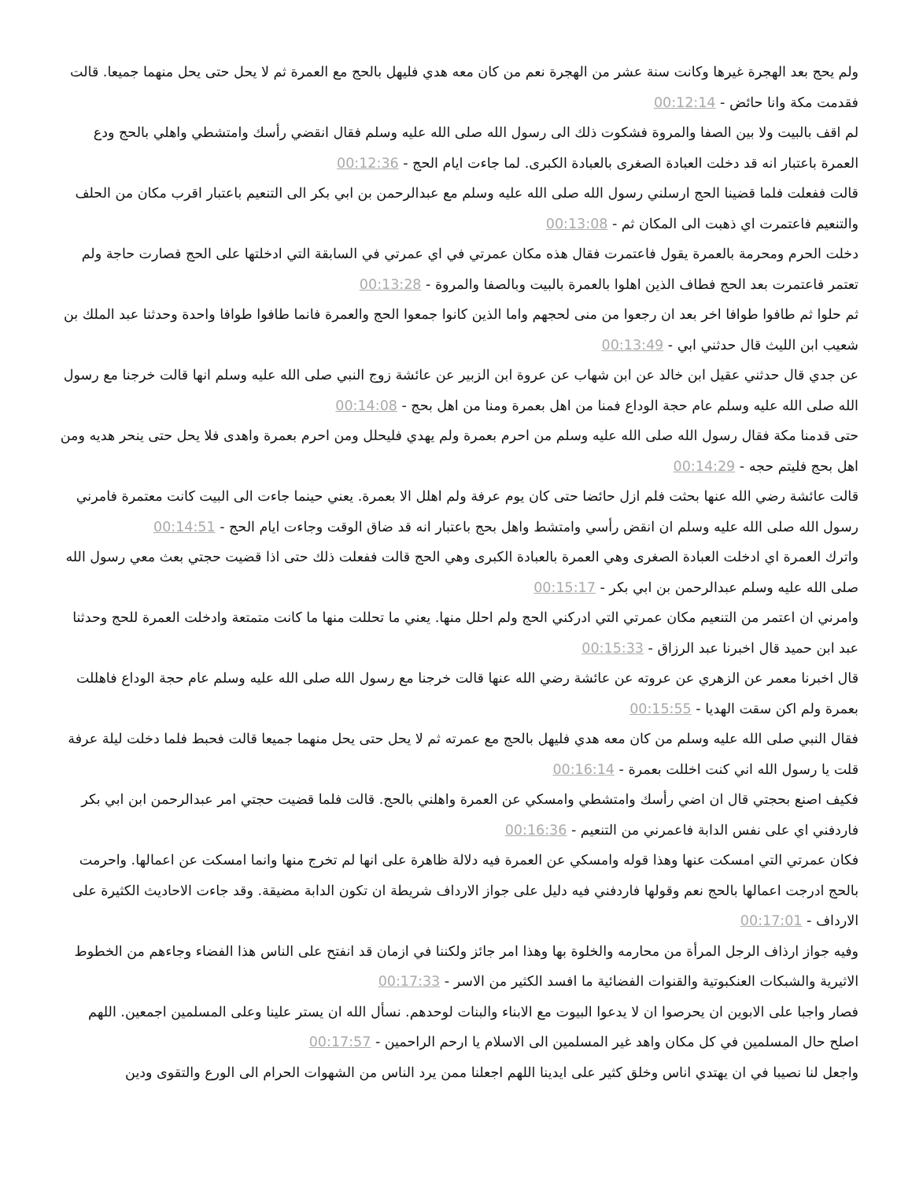ولم يحج بعد الهجرة غيرها وكانت سنة عشر من الهجرة نعم من كان معه هدي فليهل بالحج مع العمرة ثم لا يحل حتى يحل منهما جميعا. قالت فقدمت مكة وانا حائض - 00:12:14
لم اقف بالبيت ولا بين الصفا والمروة فشكوت ذلك الى رسول الله صلى الله عليه وسلم فقال انقضي رأسك وامتشطي واهلي بالحج ودع العمرة باعتبار انه قد دخلت العبادة الصغرى بالعبادة الكبرى. لما جاءت ايام الحج - 00:12:36
قالت ففعلت فلما قضينا الحج ارسلني رسول الله صلى الله عليه وسلم مع عبدالرحمن بن ابي بكر الى التنعيم باعتبار اقرب مكان من الحلف والتنعيم فاعتمرت اي ذهبت الى المكان ثم - 00:13:08
دخلت الحرم ومحرمة بالعمرة يقول فاعتمرت فقال هذه مكان عمرتي في اي عمرتي في السابقة التي ادخلتها على الحج فصارت حاجة ولم تعتمر فاعتمرت بعد الحج فطاف الذين اهلوا بالعمرة بالبيت وبالصفا والمروة - 00:13:28
ثم حلوا ثم طافوا طوافا اخر بعد ان رجعوا من منى لحجهم واما الذين كانوا جمعوا الحج والعمرة فانما طافوا طوافا واحدة وحدثنا عبد الملك بن شعيب ابن الليث قال حدثني ابي - 00:13:49
عن جدي قال حدثني عقيل ابن خالد عن ابن شهاب عن عروة ابن الزبير عن عائشة زوج النبي صلى الله عليه وسلم انها قالت خرجنا مع رسول الله صلى الله عليه وسلم عام حجة الوداع فمنا من اهل بعمرة ومنا من اهل بحج - 00:14:08
حتى قدمنا مكة فقال رسول الله صلى الله عليه وسلم من احرم بعمرة ولم يهدي فليحلل ومن احرم بعمرة واهدى فلا يحل حتى ينحر هديه ومن اهل بحج فليتم حجه - 00:14:29
قالت عائشة رضي الله عنها بحثت فلم ازل حائضا حتى كان يوم عرفة ولم اهلل الا بعمرة. يعني حينما جاءت الى البيت كانت معتمرة فامرني رسول الله صلى الله عليه وسلم ان انقض رأسي وامتشط واهل بحج باعتبار انه قد ضاق الوقت وجاءت ايام الحج - 00:14:51
واترك العمرة اي ادخلت العبادة الصغرى وهي العمرة بالعبادة الكبرى وهي الحج قالت ففعلت ذلك حتى اذا قضيت حجتي بعث معي رسول الله صلى الله عليه وسلم عبدالرحمن بن ابي بكر - 00:15:17
وامرني ان اعتمر من التنعيم مكان عمرتي التي ادركني الحج ولم احلل منها. يعني ما تحللت منها ما كانت متمتعة وادخلت العمرة للحج وحدثنا عبد ابن حميد قال اخبرنا عبد الرزاق - 00:15:33
قال اخبرنا معمر عن الزهري عن عروته عن عائشة رضي الله عنها قالت خرجنا مع رسول الله صلى الله عليه وسلم عام حجة الوداع فاهللت بعمرة ولم اكن سقت الهديا - 00:15:55
فقال النبي صلى الله عليه وسلم من كان معه هدي فليهل بالحج مع عمرته ثم لا يحل حتى يحل منهما جميعا قالت فحبط فلما دخلت ليلة عرفة قلت يا رسول الله اني كنت اخللت بعمرة - 00:16:14
فكيف اصنع بحجتي قال ان اضي رأسك وامتشطي وامسكي عن العمرة واهلني بالحج. قالت فلما قضيت حجتي امر عبدالرحمن ابن ابي بكر فاردفني اي على نفس الدابة فاعمرني من التنعيم - 00:16:36
فكان عمرتي التي امسكت عنها وهذا قوله وامسكي عن العمرة فيه دلالة ظاهرة على انها لم تخرج منها وانما امسكت عن اعمالها. واحرمت بالحج ادرجت اعمالها بالحج نعم وقولها فاردفني فيه دليل على جواز الارداف شريطة ان تكون الدابة مضيقة. وقد جاءت الاحاديث الكثيرة على الارداف - 00:17:01
وفيه جواز ارذاف الرجل المرأة من محارمه والخلوة بها وهذا امر جائز ولكننا في ازمان قد انفتح على الناس هذا الفضاء وجاءهم من الخطوط الاثيرية والشبكات العنكبوتية والقنوات الفضائية ما افسد الكثير من الاسر - 00:17:33
فصار واجبا على الابوين ان يحرصوا ان لا يدعوا البيوت مع الابناء والبنات لوحدهم. نسأل الله ان يستر علينا وعلى المسلمين اجمعين. اللهم اصلح حال المسلمين في كل مكان واهد غير المسلمين الى الاسلام يا ارحم الراحمين - 00:17:57
واجعل لنا نصيبا في ان يهتدي اناس وخلق كثير على ايدينا اللهم اجعلنا ممن يرد الناس من الشهوات الحرام الى الورع والتقوى ودين